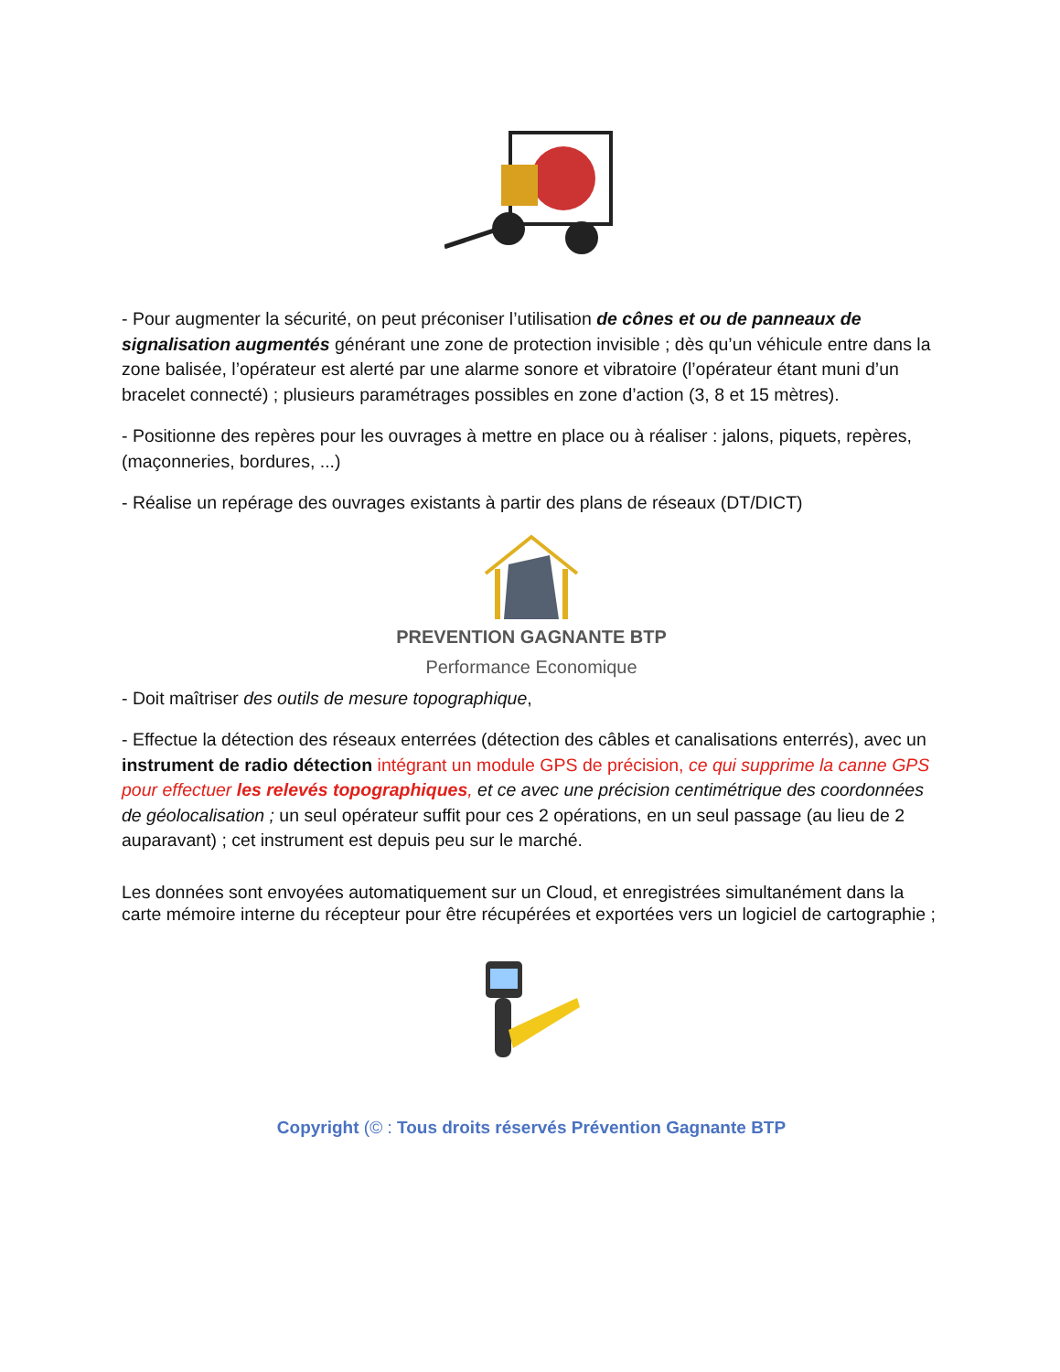- Pour augmenter la sécurité, on peut préconiser l’utilisation de cônes et ou de panneaux de signalisation augmentés générant une zone de protection invisible ; dès qu’un véhicule entre dans la zone balisée, l’opérateur est alerté par une alarme sonore et vibratoire (l’opérateur étant muni d’un bracelet connecté) ; plusieurs paramétrages possibles en zone d’action (3, 8 et 15 mètres).
- Positionne des repères pour les ouvrages à mettre en place ou à réaliser : jalons, piquets, repères, (maçonneries, bordures, ...)
- Réalise un repérage des ouvrages existants à partir des plans de réseaux (DT/DICT)
PREVENTION GAGNANTE BTP
Performance Economique
- Doit maîtriser des outils de mesure topographique,
- Effectue la détection des réseaux enterrées (détection des câbles et canalisations enterrés), avec un instrument de radio détection intégrant un module GPS de précision, ce qui supprime la canne GPS pour effectuer les relevés topographiques, et ce avec une précision centimétrique des coordonnées de géolocalisation ; un seul opérateur suffit pour ces 2 opérations, en un seul passage (au lieu de 2 auparavant) ; cet instrument est depuis peu sur le marché.
Les données sont envoyées automatiquement sur un Cloud, et enregistrées simultanément dans la carte mémoire interne du récepteur pour être récupérées et exportées vers un logiciel de cartographie ;
Copyright (© : Tous droits réservés Prévention Gagnante BTP